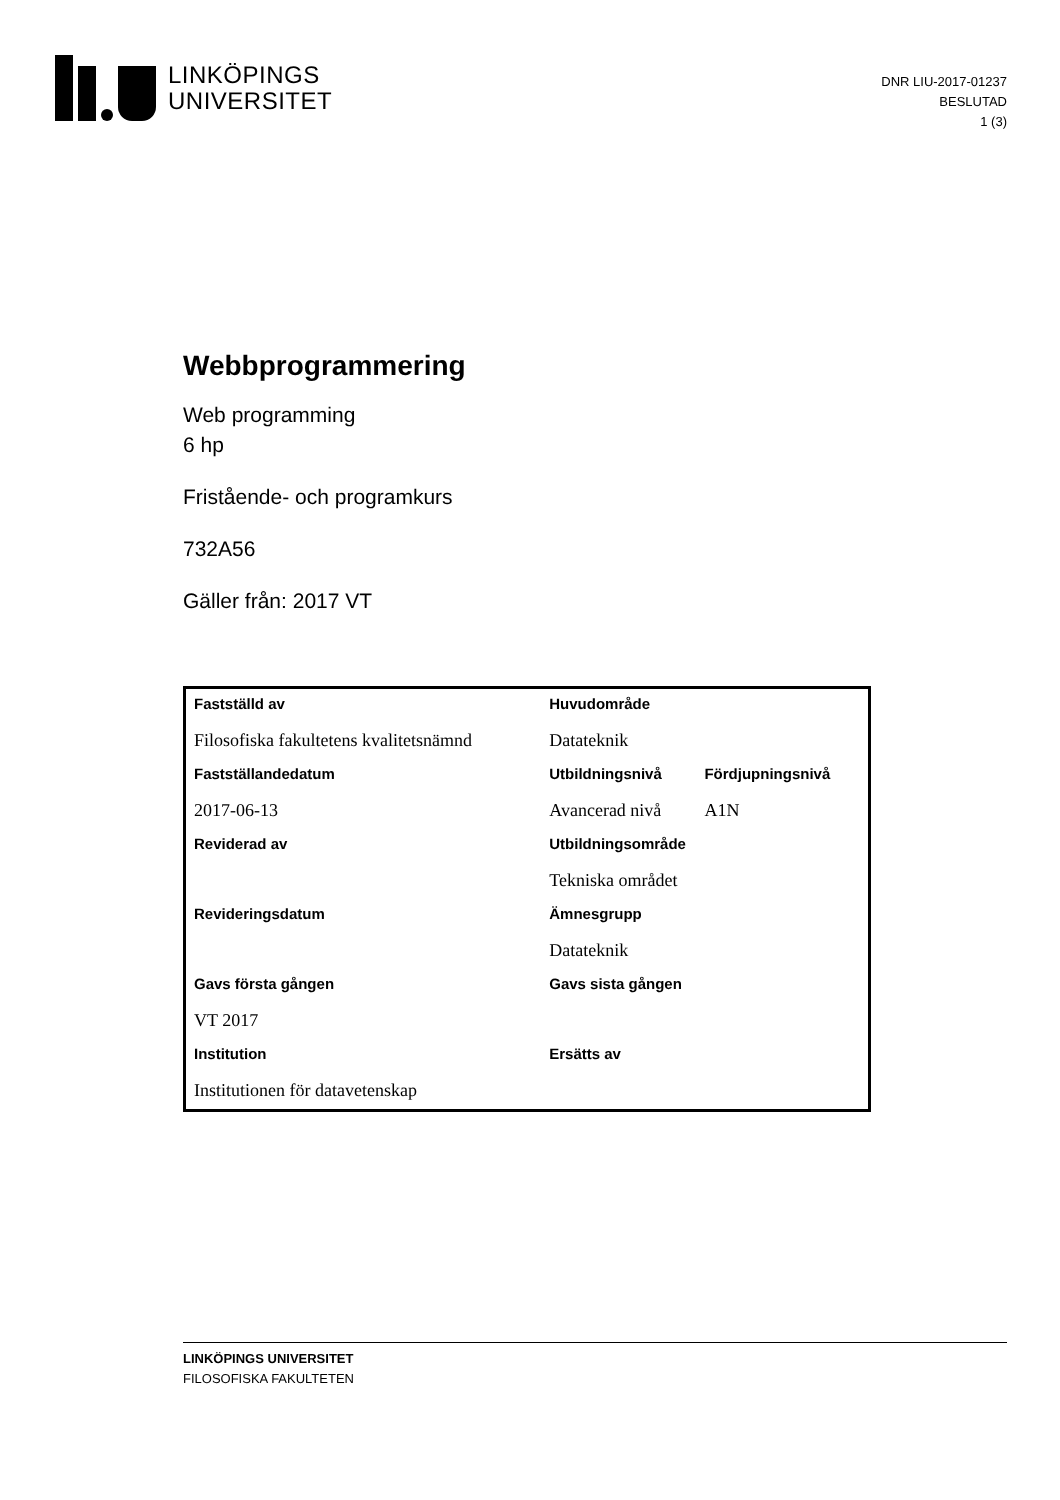LINKÖPINGS
UNIVERSITET
DNR LIU-2017-01237
BESLUTAD
1 (3)
Webbprogrammering
Web programming
6 hp
Fristående- och programkurs
732A56
Gäller från: 2017 VT
| Fastställd av | Huvudområde | |
| Filosofiska fakultetens kvalitetsnämnd | Datateknik | |
| Fastställandedatum | Utbildningsnivå | Fördjupningsnivå |
| 2017-06-13 | Avancerad nivå | A1N |
| Reviderad av | Utbildningsområde | |
| | Tekniska området | |
| Revideringsdatum | Ämnesgrupp | |
| | Datateknik | |
| Gavs första gången | Gavs sista gången | |
| VT 2017 | | |
| Institution | Ersätts av | |
| Institutionen för datavetenskap | | |
LINKÖPINGS UNIVERSITET
FILOSOFISKA FAKULTETEN